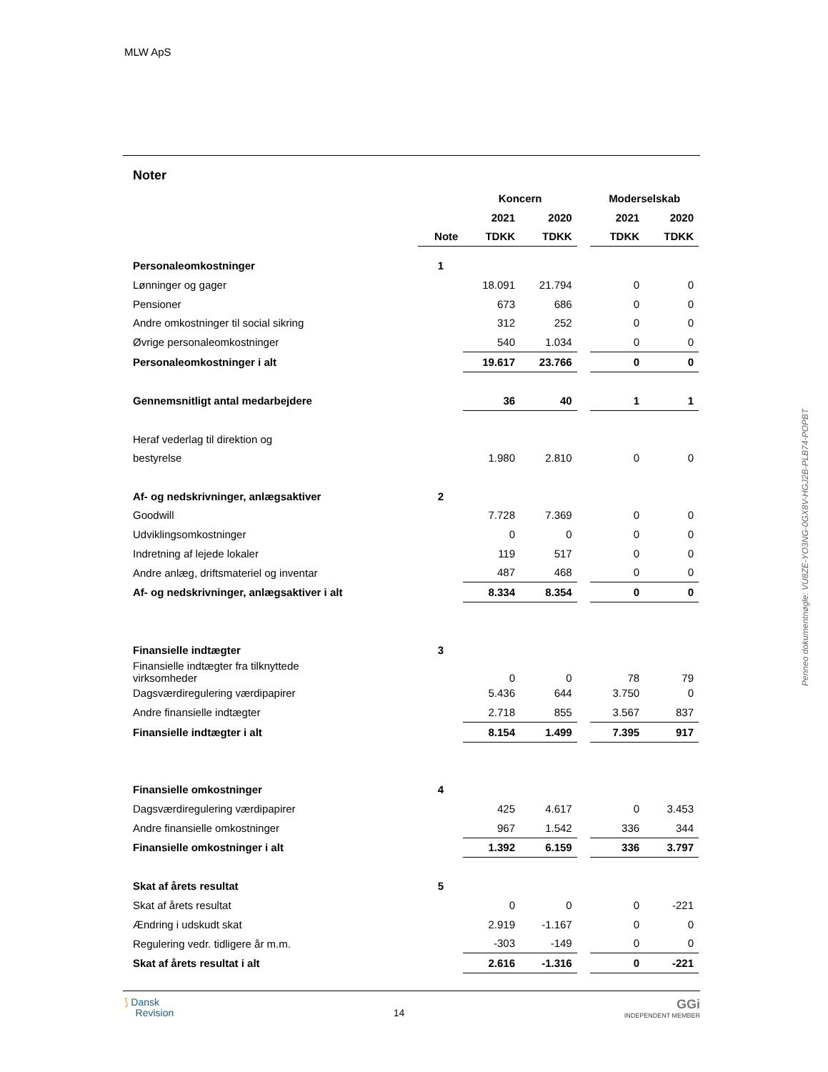MLW ApS
Noter
| | | Koncern | | | Moderselskab | |
| --- | --- | --- | --- | --- | --- | --- |
| | | 2021 | 2020 | | 2021 | 2020 |
| | Note | TDKK | TDKK | | TDKK | TDKK |
| Personaleomkostninger | 1 | | | | | |
| Lønninger og gager | | 18.091 | 21.794 | | 0 | 0 |
| Pensioner | | 673 | 686 | | 0 | 0 |
| Andre omkostninger til social sikring | | 312 | 252 | | 0 | 0 |
| Øvrige personaleomkostninger | | 540 | 1.034 | | 0 | 0 |
| Personaleomkostninger i alt | | 19.617 | 23.766 | | 0 | 0 |
| Gennemsnitligt antal medarbejdere | | 36 | 40 | | 1 | 1 |
| Heraf vederlag til direktion og | | | | | | |
| bestyrelse | | 1.980 | 2.810 | | 0 | 0 |
| Af- og nedskrivninger, anlægsaktiver | 2 | | | | | |
| Goodwill | | 7.728 | 7.369 | | 0 | 0 |
| Udviklingsomkostninger | | 0 | 0 | | 0 | 0 |
| Indretning af lejede lokaler | | 119 | 517 | | 0 | 0 |
| Andre anlæg, driftsmateriel og inventar | | 487 | 468 | | 0 | 0 |
| Af- og nedskrivninger, anlægsaktiver i alt | | 8.334 | 8.354 | | 0 | 0 |
| Finansielle indtægter | 3 | | | | | |
| Finansielle indtægter fra tilknyttede virksomheder | | 0 | 0 | | 78 | 79 |
| Dagsværdiregulering værdipapirer | | 5.436 | 644 | | 3.750 | 0 |
| Andre finansielle indtægter | | 2.718 | 855 | | 3.567 | 837 |
| Finansielle indtægter i alt | | 8.154 | 1.499 | | 7.395 | 917 |
| Finansielle omkostninger | 4 | | | | | |
| Dagsværdiregulering værdipapirer | | 425 | 4.617 | | 0 | 3.453 |
| Andre finansielle omkostninger | | 967 | 1.542 | | 336 | 344 |
| Finansielle omkostninger i alt | | 1.392 | 6.159 | | 336 | 3.797 |
| Skat af årets resultat | 5 | | | | | |
| Skat af årets resultat | | 0 | 0 | | 0 | -221 |
| Ændring i udskudt skat | | 2.919 | -1.167 | | 0 | 0 |
| Regulering vedr. tidligere år m.m. | | -303 | -149 | | 0 | 0 |
| Skat af årets resultat i alt | | 2.616 | -1.316 | | 0 | -221 |
⟆ Dansk
Revision
14
GGi
INDEPENDENT MEMBER
Penneo dokumentnøgle: VU8ZE-YO3NG-0GX8V-HGJ2B-PLB74-POPBT